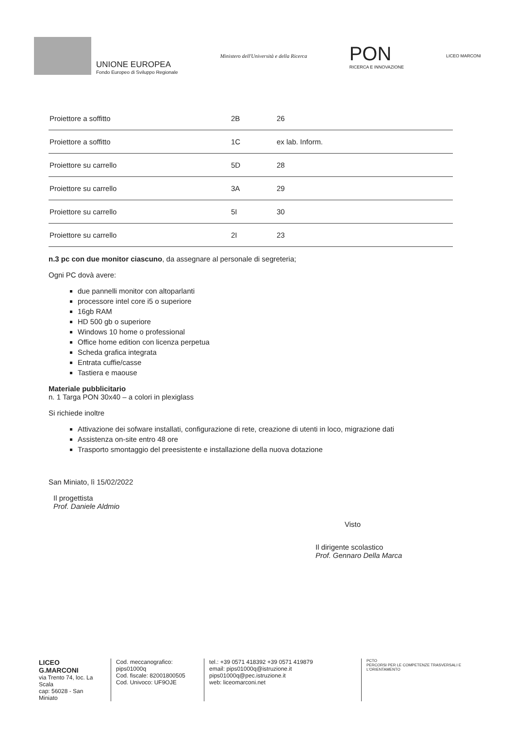UNIONE EUROPEA
Fondo Europeo di Sviluppo Regionale
Ministero dell'Università e della Ricerca
PON
RICERCA E INNOVAZIONE
LICEO MARCONI
| Proiettore a soffitto | 2B | 26 |
| Proiettore a soffitto | 1C | ex lab. Inform. |
| Proiettore su carrello | 5D | 28 |
| Proiettore su carrello | 3A | 29 |
| Proiettore su carrello | 5I | 30 |
| Proiettore su carrello | 2I | 23 |
n.3 pc con due monitor ciascuno, da assegnare al personale di segreteria;
Ogni PC dovà avere:
due pannelli monitor con altoparlanti
processore intel core i5 o superiore
16gb RAM
HD 500 gb o superiore
Windows 10 home o professional
Office home edition con licenza perpetua
Scheda grafica integrata
Entrata cuffie/casse
Tastiera e maouse
Materiale pubblicitario
n. 1 Targa PON 30x40 – a colori in plexiglass
Si richiede inoltre
Attivazione dei sofware installati, configurazione di rete, creazione di utenti in loco, migrazione dati
Assistenza on-site entro 48 ore
Trasporto smontaggio del preesistente e installazione della nuova dotazione
San Miniato, lì 15/02/2022
Il progettista
Prof. Daniele Aldmio
Visto
Il dirigente scolastico
Prof. Gennaro Della Marca
LICEO G.MARCONI
via Trento 74, loc. La Scala
cap: 56028 - San Miniato
Cod. meccanografico: pips01000q
Cod. fiscale: 82001800505
Cod. Univoco: UF9OJE
tel.: +39 0571 418392 +39 0571 419879
email: pips01000q@istruzione.it pips01000q@pec.istruzione.it
web: liceomarconi.net
PCTO
PERCORSI PER LE COMPETENZE TRASVERSALI E L'ORIENTAMENTO